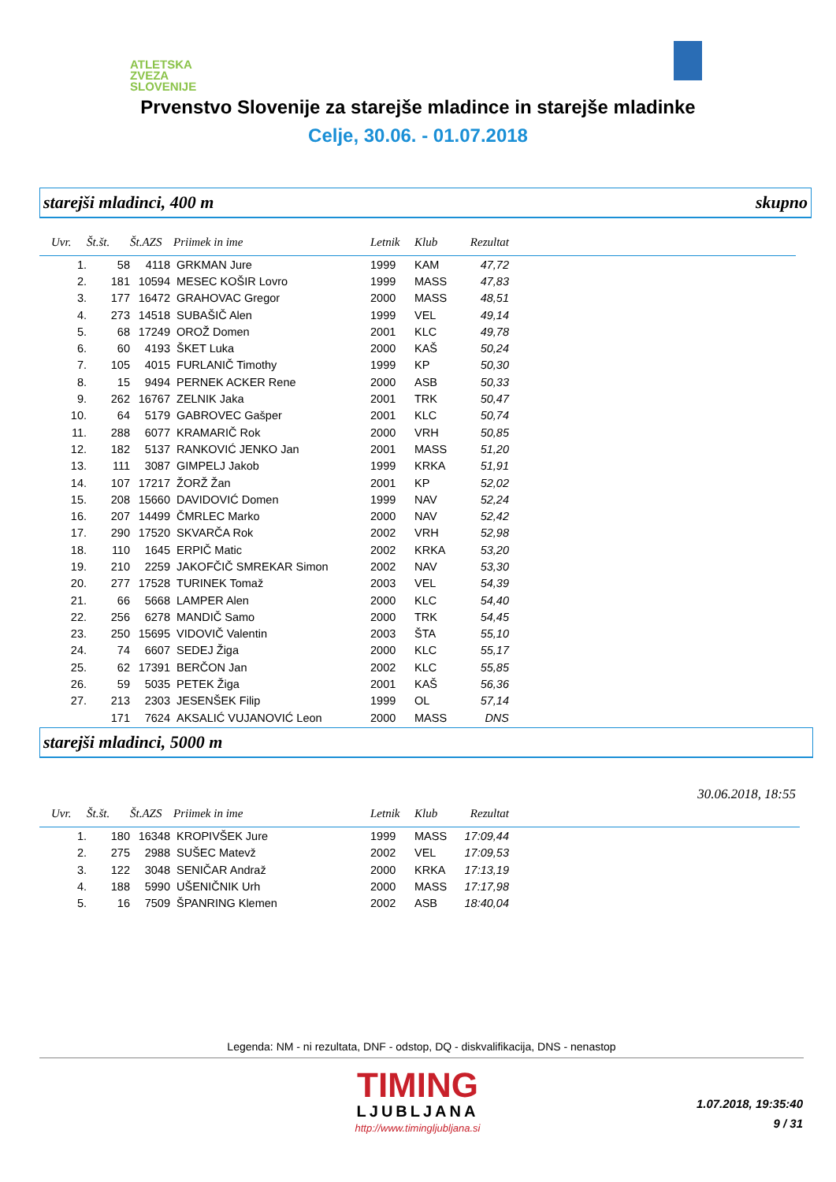ATLETSKA
ZVEZA
SLOVENIJE
Prvenstvo Slovenije za starejše mladince in starejše mladinke
Celje, 30.06. - 01.07.2018
starejši mladinci, 400 m skupno
| Uvr. | Št.št. | Št.AZS | Priimek in ime | Letnik | Klub | Rezultat | |
| --- | --- | --- | --- | --- | --- | --- | --- |
| 1. | 58 | 4118 | GRKMAN Jure | 1999 | KAM | 47,72 | |
| 2. | 181 | 10594 | MESEC KOŠIR Lovro | 1999 | MASS | 47,83 | |
| 3. | 177 | 16472 | GRAHOVAC Gregor | 2000 | MASS | 48,51 | |
| 4. | 273 | 14518 | SUBAŠIČ Alen | 1999 | VEL | 49,14 | |
| 5. | 68 | 17249 | OROŽ Domen | 2001 | KLC | 49,78 | |
| 6. | 60 | 4193 | ŠKET Luka | 2000 | KAŠ | 50,24 | |
| 7. | 105 | 4015 | FURLANIČ Timothy | 1999 | KP | 50,30 | |
| 8. | 15 | 9494 | PERNEK ACKER Rene | 2000 | ASB | 50,33 | |
| 9. | 262 | 16767 | ZELNIK Jaka | 2001 | TRK | 50,47 | |
| 10. | 64 | 5179 | GABROVEC Gašper | 2001 | KLC | 50,74 | |
| 11. | 288 | 6077 | KRAMARIČ Rok | 2000 | VRH | 50,85 | |
| 12. | 182 | 5137 | RANKOVIĆ JENKO Jan | 2001 | MASS | 51,20 | |
| 13. | 111 | 3087 | GIMPELJ Jakob | 1999 | KRKA | 51,91 | |
| 14. | 107 | 17217 | ŽORŽ Žan | 2001 | KP | 52,02 | |
| 15. | 208 | 15660 | DAVIDOVIĆ Domen | 1999 | NAV | 52,24 | |
| 16. | 207 | 14499 | ČMRLEC Marko | 2000 | NAV | 52,42 | |
| 17. | 290 | 17520 | SKVARČA Rok | 2002 | VRH | 52,98 | |
| 18. | 110 | 1645 | ERPIČ Matic | 2002 | KRKA | 53,20 | |
| 19. | 210 | 2259 | JAKOFČIČ SMREKAR Simon | 2002 | NAV | 53,30 | |
| 20. | 277 | 17528 | TURINEK Tomaž | 2003 | VEL | 54,39 | |
| 21. | 66 | 5668 | LAMPER Alen | 2000 | KLC | 54,40 | |
| 22. | 256 | 6278 | MANDIČ Samo | 2000 | TRK | 54,45 | |
| 23. | 250 | 15695 | VIDOVIČ Valentin | 2003 | ŠTA | 55,10 | |
| 24. | 74 | 6607 | SEDEJ Žiga | 2000 | KLC | 55,17 | |
| 25. | 62 | 17391 | BERČON Jan | 2002 | KLC | 55,85 | |
| 26. | 59 | 5035 | PETEK Žiga | 2001 | KAŠ | 56,36 | |
| 27. | 213 | 2303 | JESENŠEK Filip | 1999 | OL | 57,14 | |
| | 171 | 7624 | AKSALIĆ VUJANOVIĆ Leon | 2000 | MASS | DNS | |
starejši mladinci, 5000 m
30.06.2018, 18:55
| Uvr. | Št.št. | Št.AZS | Priimek in ime | Letnik | Klub | Rezultat | |
| --- | --- | --- | --- | --- | --- | --- | --- |
| 1. | 180 | 16348 | KROPIVŠEK Jure | 1999 | MASS | 17:09,44 | |
| 2. | 275 | 2988 | SUŠEC Matevž | 2002 | VEL | 17:09,53 | |
| 3. | 122 | 3048 | SENIČAR Andraž | 2000 | KRKA | 17:13,19 | |
| 4. | 188 | 5990 | UŠENIČNIK Urh | 2000 | MASS | 17:17,98 | |
| 5. | 16 | 7509 | ŠPANRING Klemen | 2002 | ASB | 18:40,04 | |
Legenda: NM - ni rezultata, DNF - odstop, DQ - diskvalifikacija, DNS - nenastop
TIMING
LJUBLJANA
http://www.timingljubljana.si
1.07.2018, 19:35:40
9 / 31